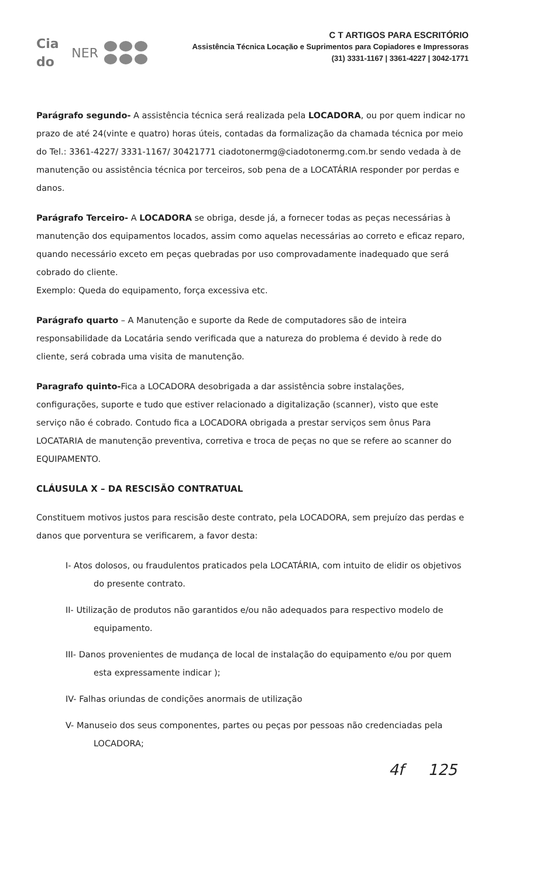Cia do NER
C T ARTIGOS PARA ESCRITÓRIO
Assistência Técnica Locação e Suprimentos para Copiadores e Impressoras
(31) 3331-1167 | 3361-4227 | 3042-1771
Parágrafo segundo- A assistência técnica será realizada pela LOCADORA, ou por quem indicar no prazo de até 24(vinte e quatro) horas úteis, contadas da formalização da chamada técnica por meio do Tel.: 3361-4227/ 3331-1167/ 30421771 ciadotonermg@ciadotonermg.com.br sendo vedada à de manutenção ou assistência técnica por terceiros, sob pena de a LOCATÁRIA responder por perdas e danos.
Parágrafo Terceiro- A LOCADORA se obriga, desde já, a fornecer todas as peças necessárias à manutenção dos equipamentos locados, assim como aquelas necessárias ao correto e eficaz reparo, quando necessário exceto em peças quebradas por uso comprovadamente inadequado que será cobrado do cliente.
Exemplo: Queda do equipamento, força excessiva etc.
Parágrafo quarto – A Manutenção e suporte da Rede de computadores são de inteira responsabilidade da Locatária sendo verificada que a natureza do problema é devido à rede do cliente, será cobrada uma visita de manutenção.
Paragrafo quinto-Fica a LOCADORA desobrigada a dar assistência sobre instalações, configurações, suporte e tudo que estiver relacionado a digitalização (scanner), visto que este serviço não é cobrado. Contudo fica a LOCADORA obrigada a prestar serviços sem ônus Para LOCATARIA de manutenção preventiva, corretiva e troca de peças no que se refere ao scanner do EQUIPAMENTO.
CLÁUSULA X – DA RESCISÃO CONTRATUAL
Constituem motivos justos para rescisão deste contrato, pela LOCADORA, sem prejuízo das perdas e danos que porventura se verificarem, a favor desta:
I- Atos dolosos, ou fraudulentos praticados pela LOCATÁRIA, com intuito de elidir os objetivos do presente contrato.
II- Utilização de produtos não garantidos e/ou não adequados para respectivo modelo de equipamento.
III- Danos provenientes de mudança de local de instalação do equipamento e/ou por quem esta expressamente indicar );
IV- Falhas oriundas de condições anormais de utilização
V- Manuseio dos seus componentes, partes ou peças por pessoas não credenciadas pela LOCADORA;
4f 125